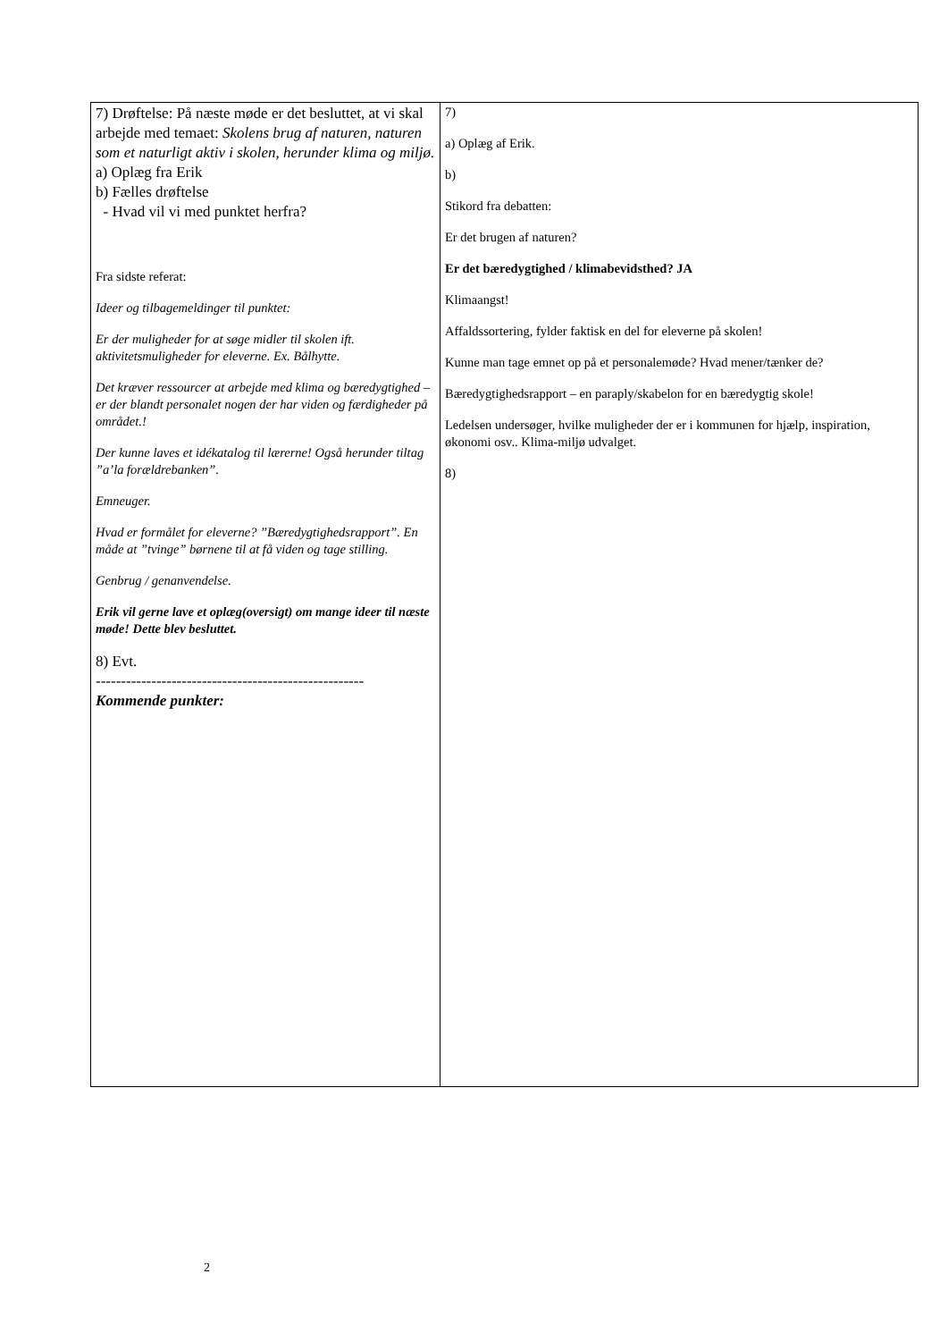| 7) Drøftelse: På næste møde er det besluttet, at vi skal arbejde med temaet: Skolens brug af naturen, naturen som et naturligt aktiv i skolen, herunder klima og miljø. a) Oplæg fra Erik b) Fælles drøftelse - Hvad vil vi med punktet herfra? Fra sidste referat: Ideer og tilbagemeldinger til punktet: Er der muligheder for at søge midler til skolen ift. aktivitetsmuligheder for eleverne. Ex. Bålhytte. Det kræver ressourcer at arbejde med klima og bæredygtighed – er der blandt personalet nogen der har viden og færdigheder på området.! Der kunne laves et idékatalog til lærerne! Også herunder tiltag ”a’la forældrebanken”. Emneuger. Hvad er formålet for eleverne? ”Bæredygtighedsrapport”. En måde at ”tvinge” børnene til at få viden og tage stilling. Genbrug / genanvendelse. Erik vil gerne lave et oplæg(oversigt) om mange ideer til næste møde! Dette blev besluttet. 8) Evt. ----------------------------------------------------- Kommende punkter: | 7) a) Oplæg af Erik. b) Stikord fra debatten: Er det brugen af naturen? Er det bæredygtighed / klimabevidsthed? JA Klimaangst! Affaldssortering, fylder faktisk en del for eleverne på skolen! Kunne man tage emnet op på et personalemøde? Hvad mener/tænker de? Bæredygtighedsrapport – en paraply/skabelon for en bæredygtig skole! Ledelsen undersøger, hvilke muligheder der er i kommunen for hjælp, inspiration, økonomi osv.. Klima-miljø udvalget. 8) |
2